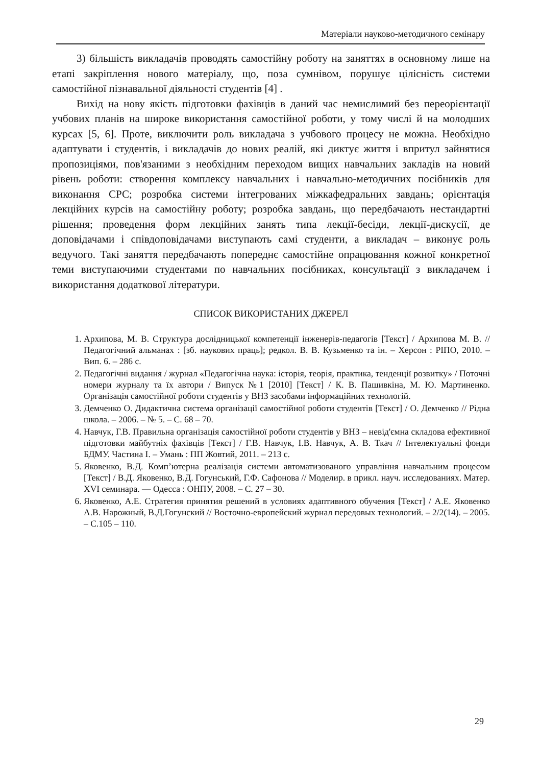Матеріали науково-методичного семінару
3) більшість викладачів проводять самостійну роботу на заняттях в основному лише на етапі закріплення нового матеріалу, що, поза сумнівом, порушує цілісність системи самостійної пізнавальної діяльності студентів [4] .
Вихід на нову якість підготовки фахівців в даний час немислимий без переорієнтації учбових планів на широке використання самостійної роботи, у тому числі й на молодших курсах [5, 6]. Проте, виключити роль викладача з учбового процесу не можна. Необхідно адаптувати і студентів, і викладачів до нових реалій, які диктує життя і впритул зайнятися пропозиціями, пов'язаними з необхідним переходом вищих навчальних закладів на новий рівень роботи: створення комплексу навчальних і навчально-методичних посібників для виконання СРС; розробка системи інтегрованих міжкафедральних завдань; орієнтація лекційних курсів на самостійну роботу; розробка завдань, що передбачають нестандартні рішення; проведення форм лекційних занять типа лекції-бесіди, лекції-дискусії, де доповідачами і співдоповідачами виступають самі студенти, а викладач – виконує роль ведучого. Такі заняття передбачають попереднє самостійне опрацювання кожної конкретної теми виступаючими студентами по навчальних посібниках, консультації з викладачем і використання додаткової літератури.
СПИСОК ВИКОРИСТАНИХ ДЖЕРЕЛ
1. Архипова, М. В. Структура дослідницької компетенції інженерів-педагогів [Текст] / Архипова М. В. // Педагогічний альманах : [зб. наукових праць]; редкол. В. В. Кузьменко та ін. – Херсон : РІПО, 2010. – Вип. 6. – 286 с.
2. Педагогічні видання / журнал «Педагогічна наука: історія, теорія, практика, тенденції розвитку» / Поточні номери журналу та їх автори / Випуск №1 [2010] [Текст] / К. В. Пашивкіна, М. Ю. Мартиненко. Організація самостійної роботи студентів у ВНЗ засобами інформаційних технологій.
3. Демченко О. Дидактична система організації самостійної роботи студентів [Текст] / О. Демченко // Рідна школа. – 2006. – № 5. – С. 68 – 70.
4. Навчук, Г.В. Правильна організація самостійної роботи студентів у ВНЗ – невід'ємна складова ефективної підготовки майбутніх фахівців [Текст] / Г.В. Навчук, І.В. Навчук, А. В. Ткач // Інтелектуальні фонди БДМУ. Частина І. – Умань : ПП Жовтий, 2011. – 213 с.
5. Яковенко, В.Д. Комп’ютерна реалізація системи автоматизованого управління навчальним процесом [Текст] / В.Д. Яковенко, В.Д. Гогунський, Г.Ф. Сафонова // Моделир. в прикл. науч. исследованиях. Матер. XVI семинара. — Одесса : ОНПУ, 2008. – С. 27 – 30.
6. Яковенко, А.Е. Стратегия принятия решений в условиях адаптивного обучения [Текст] / А.Е. Яковенко А.В. Нарожный, В.Д.Гогунский // Восточно-европейский журнал передовых технологий. – 2/2(14). – 2005. – С.105 – 110.
29